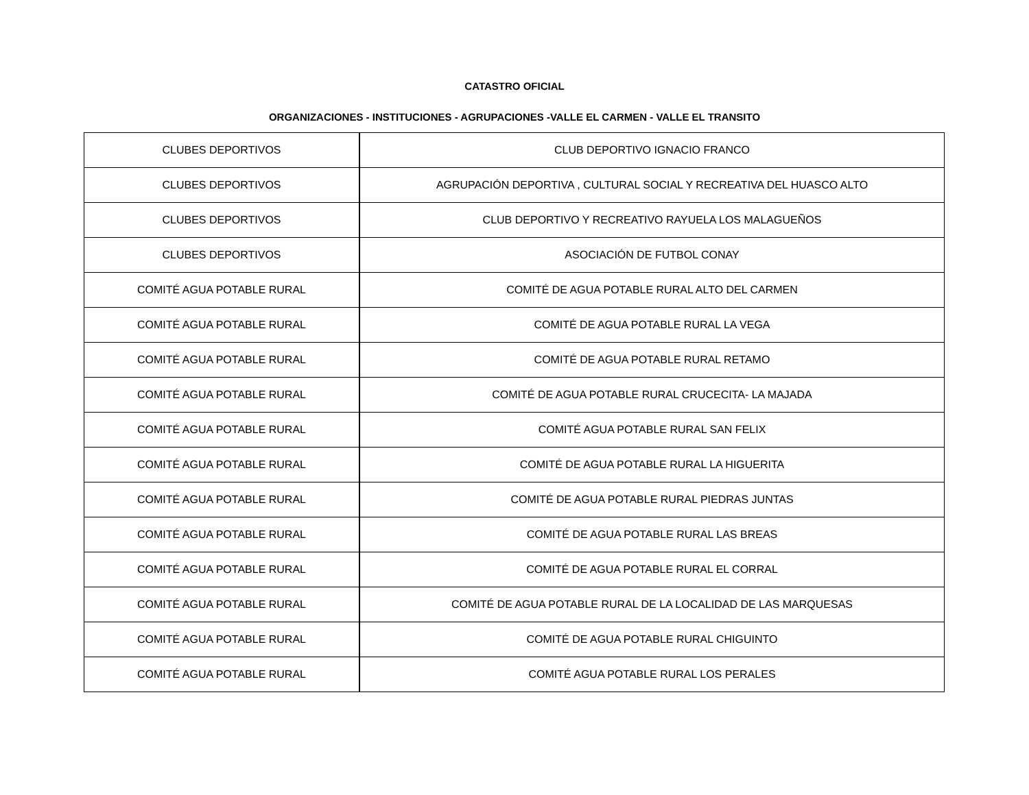CATASTRO OFICIAL
ORGANIZACIONES - INSTITUCIONES - AGRUPACIONES -VALLE EL CARMEN - VALLE EL TRANSITO
| CLUBES DEPORTIVOS | CLUB DEPORTIVO IGNACIO FRANCO |
| CLUBES DEPORTIVOS | AGRUPACIÓN DEPORTIVA , CULTURAL SOCIAL Y RECREATIVA DEL HUASCO ALTO |
| CLUBES DEPORTIVOS | CLUB DEPORTIVO Y RECREATIVO RAYUELA LOS MALAGUEÑOS |
| CLUBES DEPORTIVOS | ASOCIACIÓN DE FUTBOL CONAY |
| COMITÉ AGUA POTABLE RURAL | COMITÉ DE AGUA POTABLE RURAL ALTO DEL CARMEN |
| COMITÉ AGUA POTABLE RURAL | COMITÉ DE AGUA POTABLE RURAL LA VEGA |
| COMITÉ AGUA POTABLE RURAL | COMITÉ DE AGUA POTABLE RURAL RETAMO |
| COMITÉ AGUA POTABLE RURAL | COMITÉ DE AGUA POTABLE RURAL CRUCECITA- LA MAJADA |
| COMITÉ AGUA POTABLE RURAL | COMITÉ AGUA POTABLE RURAL SAN FELIX |
| COMITÉ AGUA POTABLE RURAL | COMITÉ DE AGUA POTABLE RURAL LA HIGUERITA |
| COMITÉ AGUA POTABLE RURAL | COMITÉ DE AGUA POTABLE RURAL PIEDRAS JUNTAS |
| COMITÉ AGUA POTABLE RURAL | COMITÉ DE AGUA POTABLE RURAL LAS BREAS |
| COMITÉ AGUA POTABLE RURAL | COMITÉ DE AGUA POTABLE RURAL EL CORRAL |
| COMITÉ AGUA POTABLE RURAL | COMITÉ DE AGUA POTABLE RURAL DE LA LOCALIDAD DE LAS MARQUESAS |
| COMITÉ AGUA POTABLE RURAL | COMITÉ DE AGUA POTABLE RURAL CHIGUINTO |
| COMITÉ AGUA POTABLE RURAL | COMITÉ AGUA POTABLE RURAL LOS PERALES |